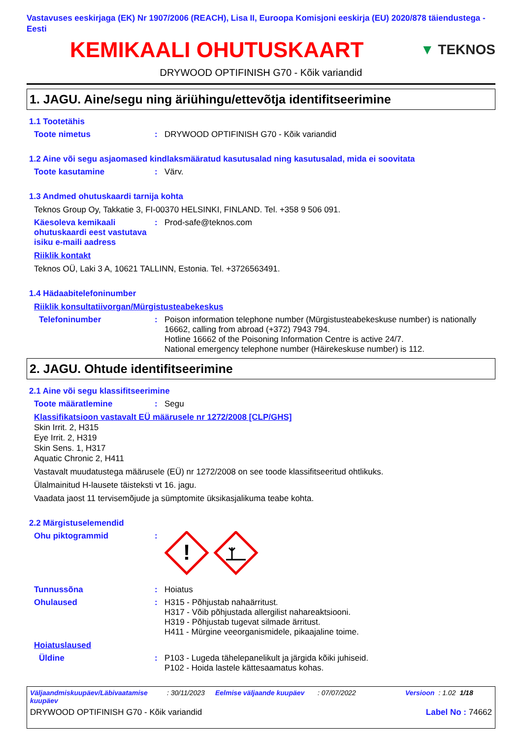Vastavuses eeskirjaga (EK) Nr 1907/2006 (REACH), Lisa II, Euroopa Komisjoni eeskirja (EU) 2020/878 täiendustega - Eesti
KEMIKAALI OHUTUSKAART
▼ TEKNOS
DRYWOOD OPTIFINISH G70 - Kõik variandid
1. JAGU. Aine/segu ning äriühingu/ettevõtja identifitseerimine
1.1 Tootetähis
Toote nimetus : DRYWOOD OPTIFINISH G70 - Kõik variandid
1.2 Aine või segu asjaomased kindlaksmääratud kasutusalad ning kasutusalad, mida ei soovitata
Toote kasutamine : Värv.
1.3 Andmed ohutuskaardi tarnija kohta
Teknos Group Oy, Takkatie 3, FI-00370 HELSINKI, FINLAND. Tel. +358 9 506 091.
Käesoleva kemikaali ohutuskaardi eest vastutava isiku e-maili aadress
: Prod-safe@teknos.com
Riiklik kontakt
Teknos OÜ, Laki 3 A, 10621 TALLINN, Estonia. Tel. +3726563491.
1.4 Hädaabitelefoninumber
Riiklik konsultatiivorgan/Mürgistusteabekeskus
Telefoninumber : Poison information telephone number (Mürgistusteabekeskuse number) is nationally 16662, calling from abroad (+372) 7943 794.
Hotline 16662 of the Poisoning Information Centre is active 24/7.
National emergency telephone number (Häirekeskuse number) is 112.
2. JAGU. Ohtude identifitseerimine
2.1 Aine või segu klassifitseerimine
Toote määratlemine : Segu
Klassifikatsioon vastavalt EÜ määrusele nr 1272/2008 [CLP/GHS]
Skin Irrit. 2, H315
Eye Irrit. 2, H319
Skin Sens. 1, H317
Aquatic Chronic 2, H411
Vastavalt muudatustega määrusele (EÜ) nr 1272/2008 on see toode klassifitseeritud ohtlikuks.
Ülalmainitud H-lausete täisteksti vt 16. jagu.
Vaadata jaost 11 tervisemõjude ja sümptomite üksikasjalikuma teabe kohta.
2.2 Märgistuselemendid
Ohu piktogrammid :
!
Tunnussõna : Hoiatus
Ohulaused : H315 - Põhjustab nahaärritust.
H317 - Võib põhjustada allergilist nahareaktsiooni.
H319 - Põhjustab tugevat silmade ärritust.
H411 - Mürgine veeorganismidele, pikaajaline toime.
Hoiatuslaused
Üldine : P103 - Lugeda tähelepanelikult ja järgida kõiki juhiseid.
P102 - Hoida lastele kättesaamatus kohas.
Väljaandmiskuupäev/Läbivaatamise kuupäev: 30/11/2023 Eelmise väljaande kuupäev: 07/07/2022 Versioon: 1.02 1/18
DRYWOOD OPTIFINISH G70 - Kõik variandid Label No : 74662